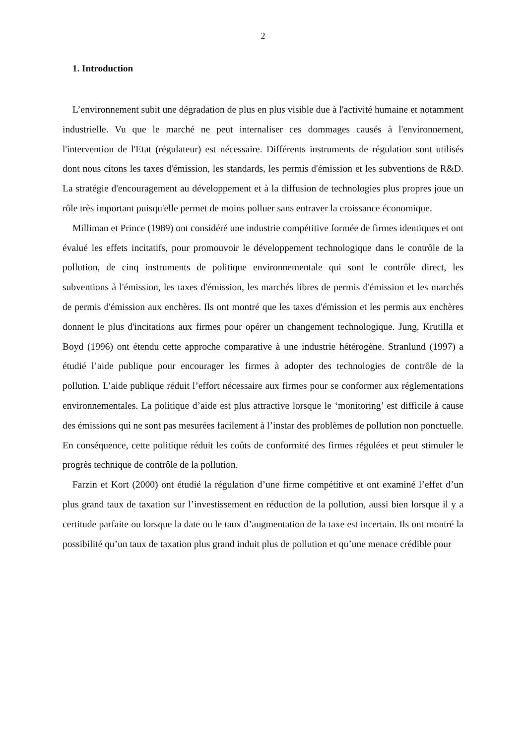2
1. Introduction
L’environnement subit une dégradation de plus en plus visible due à l'activité humaine et notamment industrielle. Vu que le marché ne peut internaliser ces dommages causés à l'environnement, l'intervention de l'Etat (régulateur) est nécessaire. Différents instruments de régulation sont utilisés dont nous citons les taxes d'émission, les standards, les permis d'émission et les subventions de R&D. La stratégie d'encouragement au développement et à la diffusion de technologies plus propres joue un rôle très important puisqu'elle permet de moins polluer sans entraver la croissance économique.
Milliman et Prince (1989) ont considéré une industrie compétitive formée de firmes identiques et ont évalué les effets incitatifs, pour promouvoir le développement technologique dans le contrôle de la pollution, de cinq instruments de politique environnementale qui sont le contrôle direct, les subventions à l'émission, les taxes d'émission, les marchés libres de permis d'émission et les marchés de permis d'émission aux enchères. Ils ont montré que les taxes d'émission et les permis aux enchères donnent le plus d'incitations aux firmes pour opérer un changement technologique. Jung, Krutilla et Boyd (1996) ont étendu cette approche comparative à une industrie hétérogène. Stranlund (1997) a étudié l’aide publique pour encourager les firmes à adopter des technologies de contrôle de la pollution. L’aide publique réduit l’effort nécessaire aux firmes pour se conformer aux réglementations environnementales. La politique d’aide est plus attractive lorsque le ‘monitoring’ est difficile à cause des émissions qui ne sont pas mesurées facilement à l’instar des problèmes de pollution non ponctuelle. En conséquence, cette politique réduit les coûts de conformité des firmes régulées et peut stimuler le progrès technique de contrôle de la pollution.
Farzin et Kort (2000) ont étudié la régulation d’une firme compétitive et ont examiné l’effet d’un plus grand taux de taxation sur l’investissement en réduction de la pollution, aussi bien lorsque il y a certitude parfaite ou lorsque la date ou le taux d’augmentation de la taxe est incertain. Ils ont montré la possibilité qu’un taux de taxation plus grand induit plus de pollution et qu’une menace crédible pour